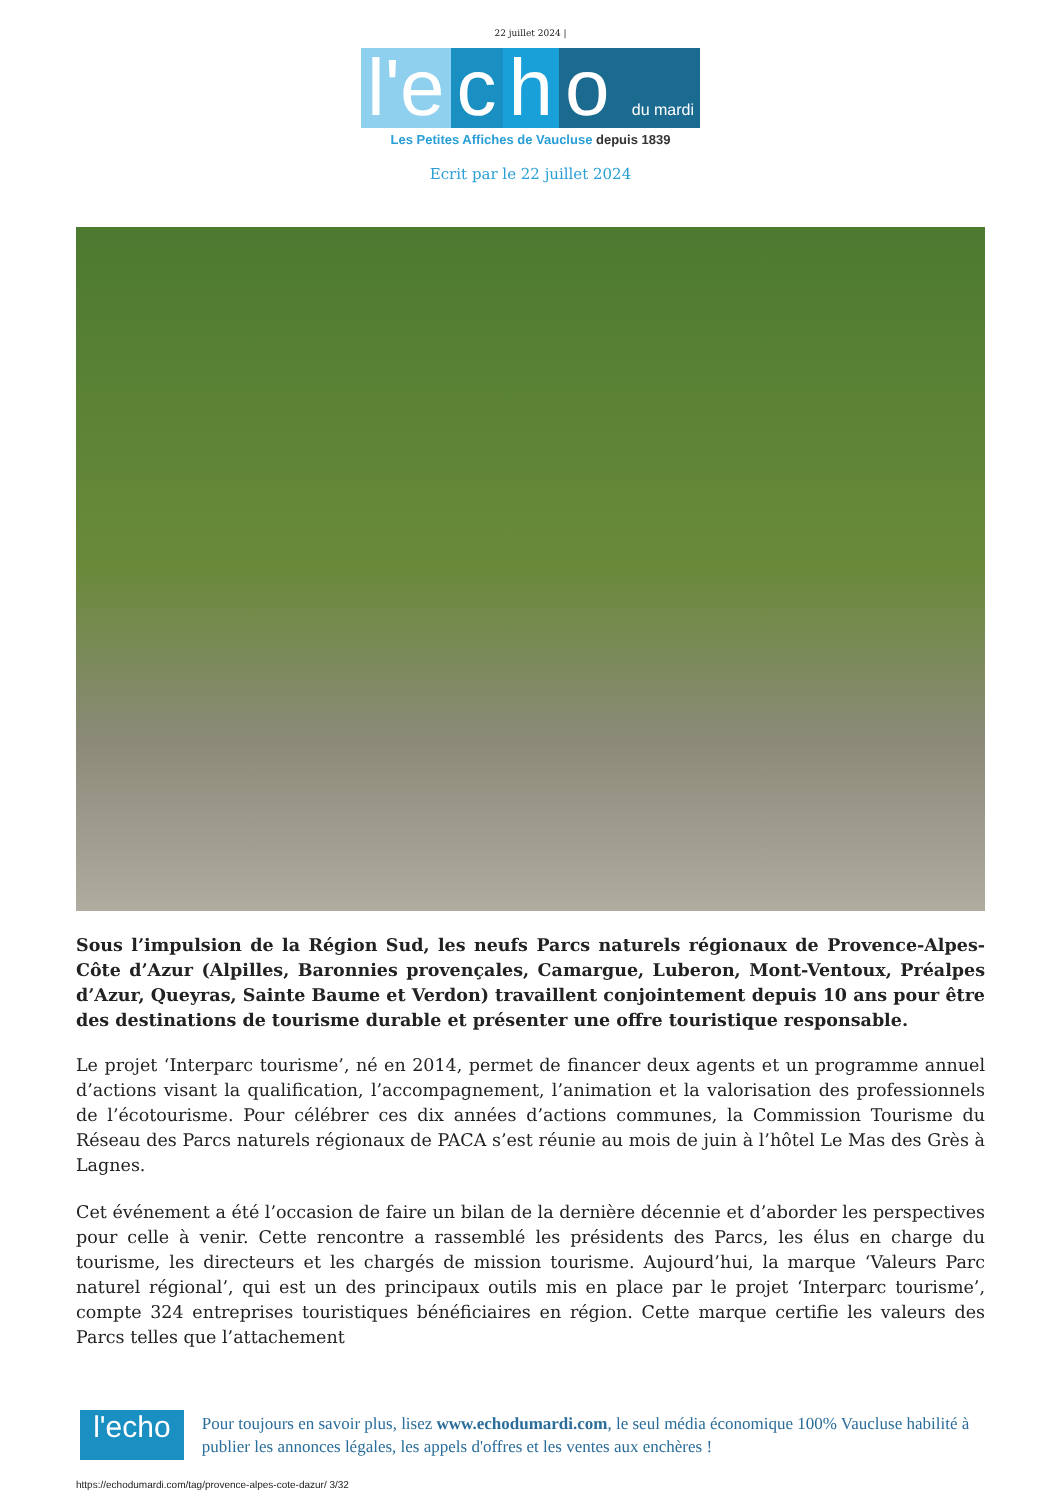22 juillet 2024 |
l'e c h o du mardi
Les Petites Affiches de Vaucluse depuis 1839
Ecrit par le 22 juillet 2024
Sous l’impulsion de la Région Sud, les neufs Parcs naturels régionaux de Provence-Alpes-Côte d’Azur (Alpilles, Baronnies provençales, Camargue, Luberon, Mont-Ventoux, Préalpes d’Azur, Queyras, Sainte Baume et Verdon) travaillent conjointement depuis 10 ans pour être des destinations de tourisme durable et présenter une offre touristique responsable.
Le projet ‘Interparc tourisme’, né en 2014, permet de financer deux agents et un programme annuel d’actions visant la qualification, l’accompagnement, l’animation et la valorisation des professionnels de l’écotourisme. Pour célébrer ces dix années d’actions communes, la Commission Tourisme du Réseau des Parcs naturels régionaux de PACA s’est réunie au mois de juin à l’hôtel Le Mas des Grès à Lagnes.
Cet événement a été l’occasion de faire un bilan de la dernière décennie et d’aborder les perspectives pour celle à venir. Cette rencontre a rassemblé les présidents des Parcs, les élus en charge du tourisme, les directeurs et les chargés de mission tourisme. Aujourd’hui, la marque ‘Valeurs Parc naturel régional’, qui est un des principaux outils mis en place par le projet ‘Interparc tourisme’, compte 324 entreprises touristiques bénéficiaires en région. Cette marque certifie les valeurs des Parcs telles que l’attachement
l'echo
Pour toujours en savoir plus, lisez www.echodumardi.com, le seul média économique 100% Vaucluse habilité à publier les annonces légales, les appels d'offres et les ventes aux enchères !
https://echodumardi.com/tag/provence-alpes-cote-dazur/ 3/32